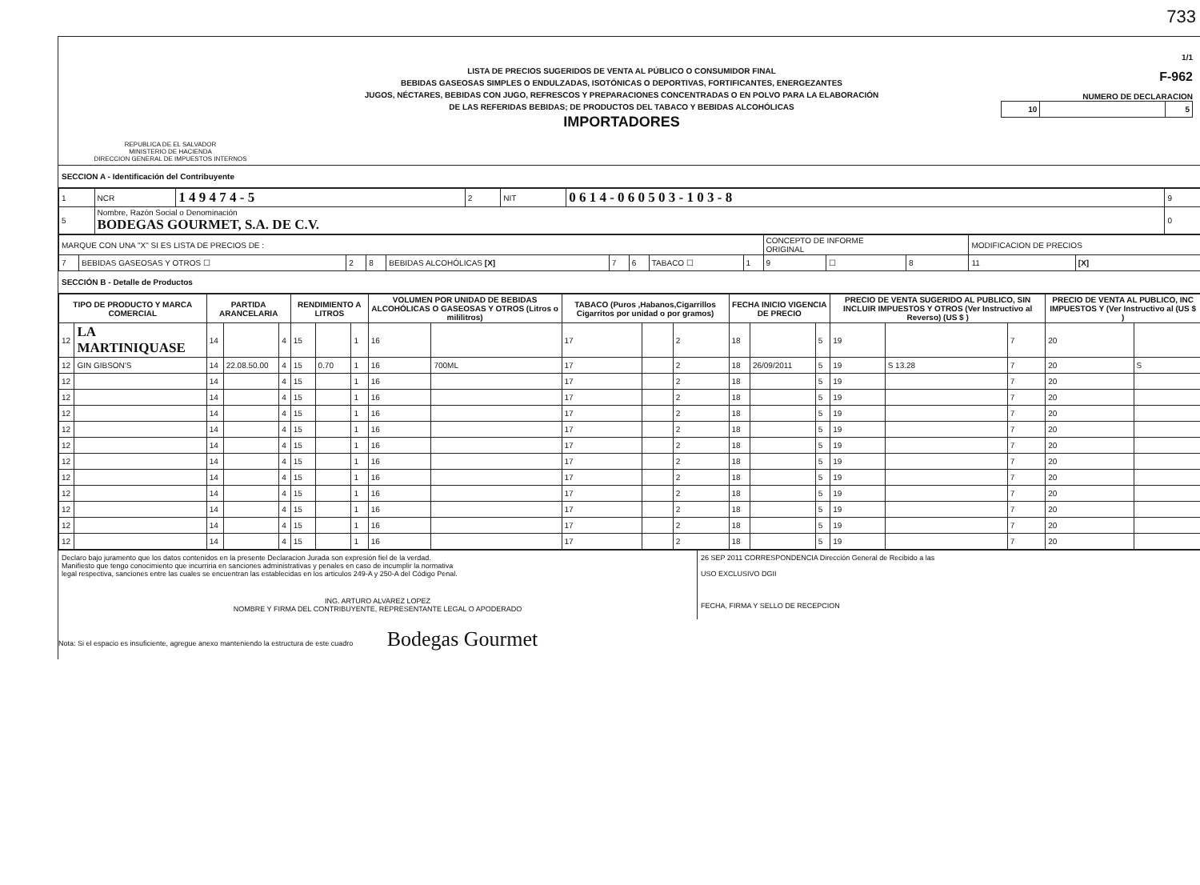733
REPUBLICA DE EL SALVADOR
MINISTERIO DE HACIENDA
DIRECCION GENERAL DE IMPUESTOS INTERNOS
LISTA DE PRECIOS SUGERIDOS DE VENTA AL PÚBLICO O CONSUMIDOR FINAL
BEBIDAS GASEOSAS SIMPLES O ENDULZADAS, ISOTÓNICAS O DEPORTIVAS, FORTIFICANTES, ENERGEZANTES
JUGOS, NÉCTARES, BEBIDAS CON JUGO, REFRESCOS Y PREPARACIONES CONCENTRADAS O EN POLVO PARA LA ELABORACIÓN
DE LAS REFERIDAS BEBIDAS; DE PRODUCTOS DEL TABACO Y BEBIDAS ALCOHÓLICAS
IMPORTADORES
1/1
F-962
NUMERO DE DECLARACION
| 10 | | 5 |
SECCION A - Identificación del Contribuyente
| 1 | NCR | 1 4 9 4 7 4 - 5 | 2 | NIT | 0 6 1 4 - 0 6 0 5 0 3 - 1 0 3 - 8 | 9 |
| 5 | Nombre, Razón Social o Denominación BODEGAS GOURMET, S.A. DE C.V. | | | | | 0 |
| MARQUE CON UNA "X" SI ES LISTA DE PRECIOS DE : | | | | | | | | | CONCEPTO DE INFORME ORIGINAL | | | MODIFICACION DE PRECIOS | |
| 7 | BEBIDAS GASEOSAS Y OTROS ☐ | 2 | 8 | BEBIDAS ALCOHÓLICAS [X] | 7 | 6 | TABACO ☐ | 1 | 9 | ☐ | 8 | 11 | [X] |
SECCIÓN B - Detalle de Productos
| TIPO DE PRODUCTO Y MARCA COMERCIAL | | PARTIDA ARANCELARIA | | | RENDIMIENTO A LITROS | | | VOLUMEN POR UNIDAD DE BEBIDAS ALCOHÓLICAS O GASEOSAS Y OTROS (Litros o mililitros) | | TABACO (Puros ,Habanos,Cigarrillos Cigarritos por unidad o por gramos) | | | FECHA INICIO VIGENCIA DE PRECIO | | | PRECIO DE VENTA SUGERIDO AL PUBLICO, SIN INCLUIR IMPUESTOS Y OTROS (Ver Instructivo al Reverso) (US $ ) | | | PRECIO DE VENTA AL PUBLICO, INC IMPUESTOS Y (Ver Instructivo al (US $ ) | |
| --- | --- | --- | --- | --- | --- | --- | --- | --- | --- | --- | --- | --- | --- | --- | --- | --- | --- | --- | --- | --- |
| 12 | LA MARTINIQUASE | 14 | | 4 | 15 | | 1 | 16 | | 17 | | 2 | 18 | | 5 | 19 | | 7 | 20 | |
| 12 | GIN GIBSON'S | 14 | 22.08.50.00 | 4 | 15 | 0.70 | 1 | 16 | 700ML | 17 | | 2 | 18 | 26/09/2011 | 5 | 19 | S 13.28 | 7 | 20 | S |
| 12 | | 14 | | 4 | 15 | | 1 | 16 | | 17 | | 2 | 18 | | 5 | 19 | | 7 | 20 | |
| 12 | | 14 | | 4 | 15 | | 1 | 16 | | 17 | | 2 | 18 | | 5 | 19 | | 7 | 20 | |
| 12 | | 14 | | 4 | 15 | | 1 | 16 | | 17 | | 2 | 18 | | 5 | 19 | | 7 | 20 | |
| 12 | | 14 | | 4 | 15 | | 1 | 16 | | 17 | | 2 | 18 | | 5 | 19 | | 7 | 20 | |
| 12 | | 14 | | 4 | 15 | | 1 | 16 | | 17 | | 2 | 18 | | 5 | 19 | | 7 | 20 | |
| 12 | | 14 | | 4 | 15 | | 1 | 16 | | 17 | | 2 | 18 | | 5 | 19 | | 7 | 20 | |
| 12 | | 14 | | 4 | 15 | | 1 | 16 | | 17 | | 2 | 18 | | 5 | 19 | | 7 | 20 | |
| 12 | | 14 | | 4 | 15 | | 1 | 16 | | 17 | | 2 | 18 | | 5 | 19 | | 7 | 20 | |
| 12 | | 14 | | 4 | 15 | | 1 | 16 | | 17 | | 2 | 18 | | 5 | 19 | | 7 | 20 | |
| 12 | | 14 | | 4 | 15 | | 1 | 16 | | 17 | | 2 | 18 | | 5 | 19 | | 7 | 20 | |
| 12 | | 14 | | 4 | 15 | | 1 | 16 | | 17 | | 2 | 18 | | 5 | 19 | | 7 | 20 | |
Declaro bajo juramento que los datos contenidos en la presente Declaracion Jurada son expresión fiel de la verdad.
Manifiesto que tengo conocimiento que incurriria en sanciones administrativas y penales en caso de incumplir la normativa
legal respectiva, sanciones entre las cuales se encuentran las establecidas en los articulos 249-A y 250-A del Código Penal.
ING. ARTURO ALVAREZ LOPEZ
NOMBRE Y FIRMA DEL CONTRIBUYENTE, REPRESENTANTE LEGAL O APODERADO
26 SEP 2011 CORRESPONDENCIA Dirección General de Recibido a las
USO EXCLUSIVO DGII
FECHA, FIRMA Y SELLO DE RECEPCION
Nota: Si el espacio es insuficiente, agregue anexo manteniendo la estructura de este cuadro Bodegas Gourmet